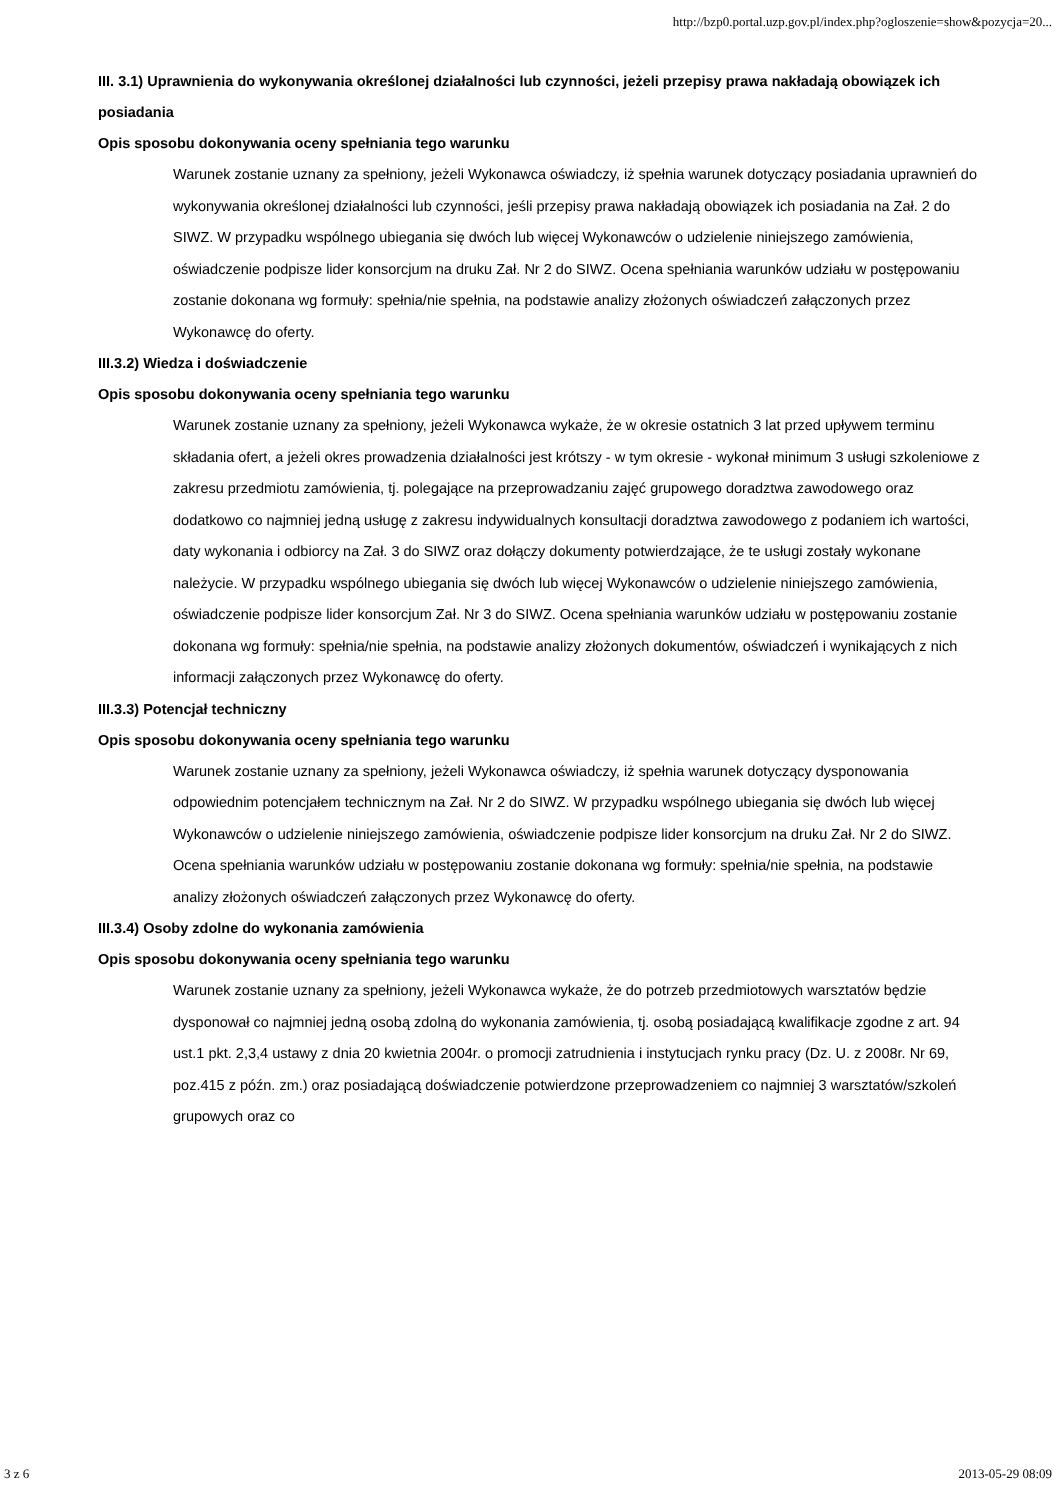http://bzp0.portal.uzp.gov.pl/index.php?ogloszenie=show&pozycja=20...
III. 3.1) Uprawnienia do wykonywania określonej działalności lub czynności, jeżeli przepisy prawa nakładają obowiązek ich posiadania
Opis sposobu dokonywania oceny spełniania tego warunku
Warunek zostanie uznany za spełniony, jeżeli Wykonawca oświadczy, iż spełnia warunek dotyczący posiadania uprawnień do wykonywania określonej działalności lub czynności, jeśli przepisy prawa nakładają obowiązek ich posiadania na Zał. 2 do SIWZ. W przypadku wspólnego ubiegania się dwóch lub więcej Wykonawców o udzielenie niniejszego zamówienia, oświadczenie podpisze lider konsorcjum na druku Zał. Nr 2 do SIWZ. Ocena spełniania warunków udziału w postępowaniu zostanie dokonana wg formuły: spełnia/nie spełnia, na podstawie analizy złożonych oświadczeń załączonych przez Wykonawcę do oferty.
III.3.2) Wiedza i doświadczenie
Opis sposobu dokonywania oceny spełniania tego warunku
Warunek zostanie uznany za spełniony, jeżeli Wykonawca wykaże, że w okresie ostatnich 3 lat przed upływem terminu składania ofert, a jeżeli okres prowadzenia działalności jest krótszy - w tym okresie - wykonał minimum 3 usługi szkoleniowe z zakresu przedmiotu zamówienia, tj. polegające na przeprowadzaniu zajęć grupowego doradztwa zawodowego oraz dodatkowo co najmniej jedną usługę z zakresu indywidualnych konsultacji doradztwa zawodowego z podaniem ich wartości, daty wykonania i odbiorcy na Zał. 3 do SIWZ oraz dołączy dokumenty potwierdzające, że te usługi zostały wykonane należycie. W przypadku wspólnego ubiegania się dwóch lub więcej Wykonawców o udzielenie niniejszego zamówienia, oświadczenie podpisze lider konsorcjum Zał. Nr 3 do SIWZ. Ocena spełniania warunków udziału w postępowaniu zostanie dokonana wg formuły: spełnia/nie spełnia, na podstawie analizy złożonych dokumentów, oświadczeń i wynikających z nich informacji załączonych przez Wykonawcę do oferty.
III.3.3) Potencjał techniczny
Opis sposobu dokonywania oceny spełniania tego warunku
Warunek zostanie uznany za spełniony, jeżeli Wykonawca oświadczy, iż spełnia warunek dotyczący dysponowania odpowiednim potencjałem technicznym na Zał. Nr 2 do SIWZ. W przypadku wspólnego ubiegania się dwóch lub więcej Wykonawców o udzielenie niniejszego zamówienia, oświadczenie podpisze lider konsorcjum na druku Zał. Nr 2 do SIWZ. Ocena spełniania warunków udziału w postępowaniu zostanie dokonana wg formuły: spełnia/nie spełnia, na podstawie analizy złożonych oświadczeń załączonych przez Wykonawcę do oferty.
III.3.4) Osoby zdolne do wykonania zamówienia
Opis sposobu dokonywania oceny spełniania tego warunku
Warunek zostanie uznany za spełniony, jeżeli Wykonawca wykaże, że do potrzeb przedmiotowych warsztatów będzie dysponował co najmniej jedną osobą zdolną do wykonania zamówienia, tj. osobą posiadającą kwalifikacje zgodne z art. 94 ust.1 pkt. 2,3,4 ustawy z dnia 20 kwietnia 2004r. o promocji zatrudnienia i instytucjach rynku pracy (Dz. U. z 2008r. Nr 69, poz.415 z późn. zm.) oraz posiadającą doświadczenie potwierdzone przeprowadzeniem co najmniej 3 warsztatów/szkoleń grupowych oraz co
3 z 6 2013-05-29 08:09